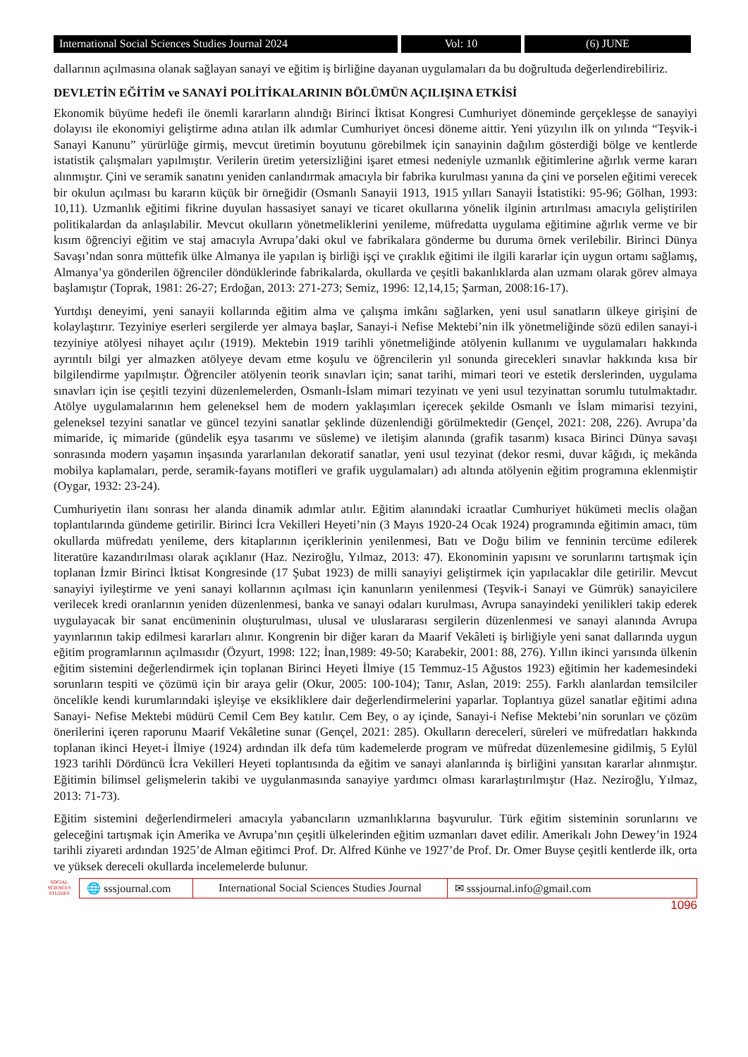International Social Sciences Studies Journal 2024
Vol: 10 (6) JUNE
dallarının açılmasına olanak sağlayan sanayi ve eğitim iş birliğine dayanan uygulamaları da bu doğrultuda değerlendirebiliriz.
DEVLETİN EĞİTİM ve SANAYİ POLİTİKALARININ BÖLÜMÜN AÇILIŞINA ETKİSİ
Ekonomik büyüme hedefi ile önemli kararların alındığı Birinci İktisat Kongresi Cumhuriyet döneminde gerçekleşse de sanayiyi dolayısı ile ekonomiyi geliştirme adına atılan ilk adımlar Cumhuriyet öncesi döneme aittir. Yeni yüzyılın ilk on yılında “Teşvik-i Sanayi Kanunu” yürürlüğe girmiş, mevcut üretimin boyutunu görebilmek için sanayinin dağılım gösterdiği bölge ve kentlerde istatistik çalışmaları yapılmıştır. Verilerin üretim yetersizliğini işaret etmesi nedeniyle uzmanlık eğitimlerine ağırlık verme kararı alınmıştır. Çini ve seramik sanatını yeniden canlandırmak amacıyla bir fabrika kurulması yanına da çini ve porselen eğitimi verecek bir okulun açılması bu kararın küçük bir örneğidir (Osmanlı Sanayii 1913, 1915 yılları Sanayii İstatistiki: 95-96; Gölhan, 1993: 10,11). Uzmanlık eğitimi fikrine duyulan hassasiyet sanayi ve ticaret okullarına yönelik ilginin artırılması amacıyla geliştirilen politikalardan da anlaşılabilir. Mevcut okulların yönetmeliklerini yenileme, müfredatta uygulama eğitimine ağırlık verme ve bir kısım öğrenciyi eğitim ve staj amacıyla Avrupa’daki okul ve fabrikalara gönderme bu duruma örnek verilebilir. Birinci Dünya Savaşı’ndan sonra müttefik ülke Almanya ile yapılan iş birliği işçi ve çıraklık eğitimi ile ilgili kararlar için uygun ortamı sağlamış, Almanya’ya gönderilen öğrenciler döndüklerinde fabrikalarda, okullarda ve çeşitli bakanlıklarda alan uzmanı olarak görev almaya başlamıştır (Toprak, 1981: 26-27; Erdoğan, 2013: 271-273; Semiz, 1996: 12,14,15; Şarman, 2008:16-17).
Yurtdışı deneyimi, yeni sanayii kollarında eğitim alma ve çalışma imkânı sağlarken, yeni usul sanatların ülkeye girişini de kolaylaştırır. Tezyiniye eserleri sergilerde yer almaya başlar, Sanayi-i Nefise Mektebi’nin ilk yönetmeliğinde sözü edilen sanayi-i tezyiniye atölyesi nihayet açılır (1919). Mektebin 1919 tarihli yönetmeliğinde atölyenin kullanımı ve uygulamaları hakkında ayrıntılı bilgi yer almazken atölyeye devam etme koşulu ve öğrencilerin yıl sonunda girecekleri sınavlar hakkında kısa bir bilgilendirme yapılmıştır. Öğrenciler atölyenin teorik sınavları için; sanat tarihi, mimari teori ve estetik derslerinden, uygulama sınavları için ise çeşitli tezyini düzenlemelerden, Osmanlı-İslam mimari tezyinatı ve yeni usul tezyinattan sorumlu tutulmaktadır. Atölye uygulamalarının hem geleneksel hem de modern yaklaşımları içerecek şekilde Osmanlı ve İslam mimarisi tezyini, geleneksel tezyini sanatlar ve güncel tezyini sanatlar şeklinde düzenlendiği görülmektedir (Gençel, 2021: 208, 226). Avrupa’da mimaride, iç mimaride (gündelik eşya tasarımı ve süsleme) ve iletişim alanında (grafik tasarım) kısaca Birinci Dünya savaşı sonrasında modern yaşamın inşasında yararlanılan dekoratif sanatlar, yeni usul tezyinat (dekor resmi, duvar kâğıdı, iç mekânda mobilya kaplamaları, perde, seramik-fayans motifleri ve grafik uygulamaları) adı altında atölyenin eğitim programına eklenmiştir (Oygar, 1932: 23-24).
Cumhuriyetin ilanı sonrası her alanda dinamik adımlar atılır. Eğitim alanındaki icraatlar Cumhuriyet hükümeti meclis olağan toplantılarında gündeme getirilir. Birinci İcra Vekilleri Heyeti’nin (3 Mayıs 1920-24 Ocak 1924) programında eğitimin amacı, tüm okullarda müfredatı yenileme, ders kitaplarının içeriklerinin yenilenmesi, Batı ve Doğu bilim ve fenninin tercüme edilerek literatüre kazandırılması olarak açıklanır (Haz. Neziroğlu, Yılmaz, 2013: 47). Ekonominin yapısını ve sorunlarını tartışmak için toplanan İzmir Birinci İktisat Kongresinde (17 Şubat 1923) de milli sanayiyi geliştirmek için yapılacaklar dile getirilir. Mevcut sanayiyi iyileştirme ve yeni sanayi kollarının açılması için kanunların yenilenmesi (Teşvik-i Sanayi ve Gümrük) sanayicilere verilecek kredi oranlarının yeniden düzenlenmesi, banka ve sanayi odaları kurulması, Avrupa sanayindeki yenilikleri takip ederek uygulayacak bir sanat encümeninin oluşturulması, ulusal ve uluslararası sergilerin düzenlenmesi ve sanayi alanında Avrupa yayınlarının takip edilmesi kararları alınır. Kongrenin bir diğer kararı da Maarif Vekâleti iş birliğiyle yeni sanat dallarında uygun eğitim programlarının açılmasıdır (Özyurt, 1998: 122; İnan,1989: 49-50; Karabekir, 2001: 88, 276). Yıllın ikinci yarısında ülkenin eğitim sistemini değerlendirmek için toplanan Birinci Heyeti İlmiye (15 Temmuz-15 Ağustos 1923) eğitimin her kademesindeki sorunların tespiti ve çözümü için bir araya gelir (Okur, 2005: 100-104); Tanır, Aslan, 2019: 255). Farklı alanlardan temsilciler öncelikle kendi kurumlarındaki işleyişe ve eksikliklere dair değerlendirmelerini yaparlar. Toplantıya güzel sanatlar eğitimi adına Sanayi- Nefise Mektebi müdürü Cemil Cem Bey katılır. Cem Bey, o ay içinde, Sanayi-i Nefise Mektebi’nin sorunları ve çözüm önerilerini içeren raporunu Maarif Vekâletine sunar (Gençel, 2021: 285). Okulların dereceleri, süreleri ve müfredatları hakkında toplanan ikinci Heyet-i İlmiye (1924) ardından ilk defa tüm kademelerde program ve müfredat düzenlemesine gidilmiş, 5 Eylül 1923 tarihli Dördüncü İcra Vekilleri Heyeti toplantısında da eğitim ve sanayi alanlarında iş birliğini yansıtan kararlar alınmıştır. Eğitimin bilimsel gelişmelerin takibi ve uygulanmasında sanayiye yardımcı olması kararlaştırılmıştır (Haz. Neziroğlu, Yılmaz, 2013: 71-73).
Eğitim sistemini değerlendirmeleri amacıyla yabancıların uzmanlıklarına başvurulur. Türk eğitim sisteminin sorunlarını ve geleceğini tartışmak için Amerika ve Avrupa’nın çeşitli ülkelerinden eğitim uzmanları davet edilir. Amerikalı John Dewey’in 1924 tarihli ziyareti ardından 1925’de Alman eğitimci Prof. Dr. Alfred Künhe ve 1927’de Prof. Dr. Omer Buyse çeşitli kentlerde ilk, orta ve yüksek dereceli okullarda incelemelerde bulunur.
SOCIAL SCIENCES STUDIES
🌐 sssjournal.com
International Social Sciences Studies Journal
✉ sssjournal.info@gmail.com
1096